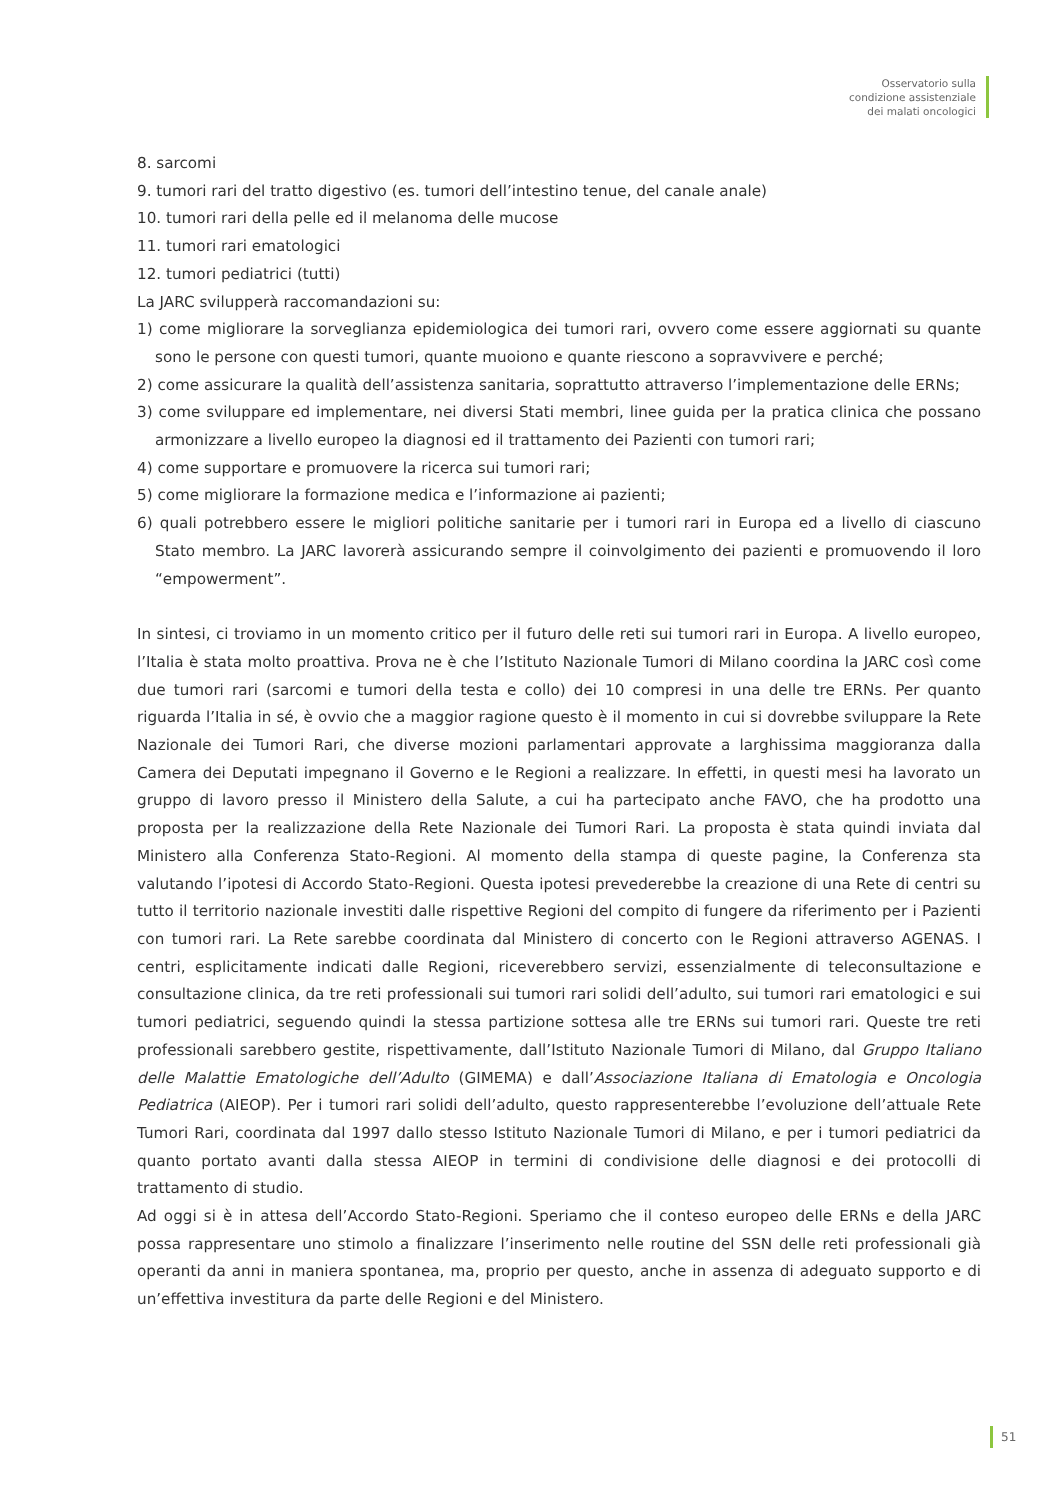Osservatorio sulla
condizione assistenziale
dei malati oncologici
8. sarcomi
9. tumori rari del tratto digestivo (es. tumori dell’intestino tenue, del canale anale)
10. tumori rari della pelle ed il melanoma delle mucose
11. tumori rari ematologici
12. tumori pediatrici (tutti)
La JARC svilupperà raccomandazioni su:
1) come migliorare la sorveglianza epidemiologica dei tumori rari, ovvero come essere aggiornati su quante sono le persone con questi tumori, quante muoiono e quante riescono a sopravvivere e perché;
2) come assicurare la qualità dell’assistenza sanitaria, soprattutto attraverso l’implementazione delle ERNs;
3) come sviluppare ed implementare, nei diversi Stati membri, linee guida per la pratica clinica che possano armonizzare a livello europeo la diagnosi ed il trattamento dei Pazienti con tumori rari;
4) come supportare e promuovere la ricerca sui tumori rari;
5) come migliorare la formazione medica e l’informazione ai pazienti;
6) quali potrebbero essere le migliori politiche sanitarie per i tumori rari in Europa ed a livello di ciascuno Stato membro. La JARC lavorerà assicurando sempre il coinvolgimento dei pazienti e promuovendo il loro “empowerment”.
In sintesi, ci troviamo in un momento critico per il futuro delle reti sui tumori rari in Europa. A livello europeo, l’Italia è stata molto proattiva. Prova ne è che l’Istituto Nazionale Tumori di Milano coordina la JARC così come due tumori rari (sarcomi e tumori della testa e collo) dei 10 compresi in una delle tre ERNs. Per quanto riguarda l’Italia in sé, è ovvio che a maggior ragione questo è il momento in cui si dovrebbe sviluppare la Rete Nazionale dei Tumori Rari, che diverse mozioni parlamentari approvate a larghissima maggioranza dalla Camera dei Deputati impegnano il Governo e le Regioni a realizzare. In effetti, in questi mesi ha lavorato un gruppo di lavoro presso il Ministero della Salute, a cui ha partecipato anche FAVO, che ha prodotto una proposta per la realizzazione della Rete Nazionale dei Tumori Rari. La proposta è stata quindi inviata dal Ministero alla Conferenza Stato-Regioni. Al momento della stampa di queste pagine, la Conferenza sta valutando l’ipotesi di Accordo Stato-Regioni. Questa ipotesi prevederebbe la creazione di una Rete di centri su tutto il territorio nazionale investiti dalle rispettive Regioni del compito di fungere da riferimento per i Pazienti con tumori rari. La Rete sarebbe coordinata dal Ministero di concerto con le Regioni attraverso AGENAS. I centri, esplicitamente indicati dalle Regioni, riceverebbero servizi, essenzialmente di teleconsultazione e consultazione clinica, da tre reti professionali sui tumori rari solidi dell’adulto, sui tumori rari ematologici e sui tumori pediatrici, seguendo quindi la stessa partizione sottesa alle tre ERNs sui tumori rari. Queste tre reti professionali sarebbero gestite, rispettivamente, dall’Istituto Nazionale Tumori di Milano, dal Gruppo Italiano delle Malattie Ematologiche dell’Adulto (GIMEMA) e dall’Associazione Italiana di Ematologia e Oncologia Pediatrica (AIEOP). Per i tumori rari solidi dell’adulto, questo rappresenterebbe l’evoluzione dell’attuale Rete Tumori Rari, coordinata dal 1997 dallo stesso Istituto Nazionale Tumori di Milano, e per i tumori pediatrici da quanto portato avanti dalla stessa AIEOP in termini di condivisione delle diagnosi e dei protocolli di trattamento di studio.
Ad oggi si è in attesa dell’Accordo Stato-Regioni. Speriamo che il conteso europeo delle ERNs e della JARC possa rappresentare uno stimolo a finalizzare l’inserimento nelle routine del SSN delle reti professionali già operanti da anni in maniera spontanea, ma, proprio per questo, anche in assenza di adeguato supporto e di un’effettiva investitura da parte delle Regioni e del Ministero.
51